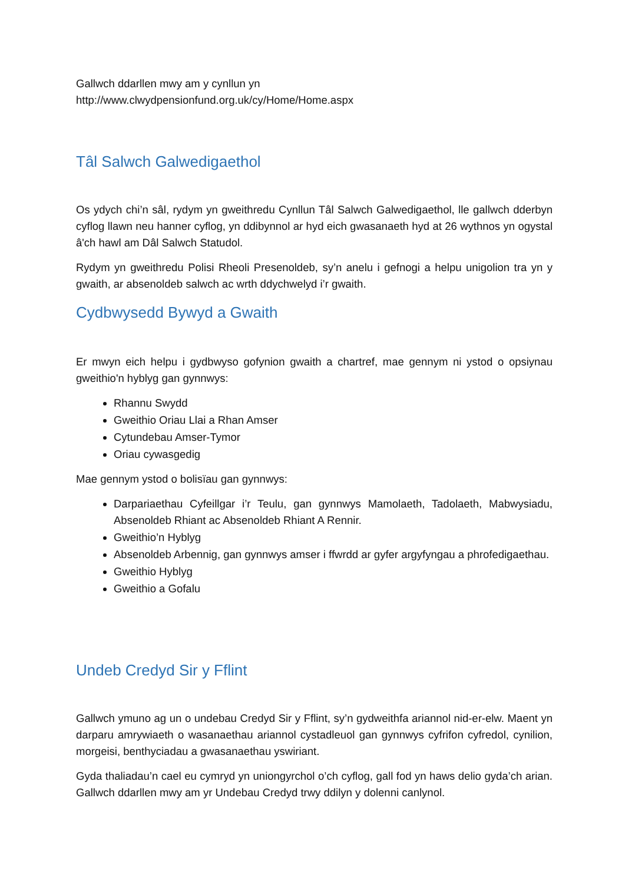Gallwch ddarllen mwy am y cynllun yn
http://www.clwydpensionfund.org.uk/cy/Home/Home.aspx
Tâl Salwch Galwedigaethol
Os ydych chi’n sâl, rydym yn gweithredu Cynllun Tâl Salwch Galwedigaethol, lle gallwch dderbyn cyflog llawn neu hanner cyflog, yn ddibynnol ar hyd eich gwasanaeth hyd at 26 wythnos yn ogystal â'ch hawl am Dâl Salwch Statudol.
Rydym yn gweithredu Polisi Rheoli Presenoldeb, sy’n anelu i gefnogi a helpu unigolion tra yn y gwaith, ar absenoldeb salwch ac wrth ddychwelyd i’r gwaith.
Cydbwysedd Bywyd a Gwaith
Er mwyn eich helpu i gydbwyso gofynion gwaith a chartref, mae gennym ni ystod o opsiynau gweithio'n hyblyg gan gynnwys:
Rhannu Swydd
Gweithio Oriau Llai a Rhan Amser
Cytundebau Amser-Tymor
Oriau cywasgedig
Mae gennym ystod o bolisïau gan gynnwys:
Darpariaethau Cyfeillgar i’r Teulu, gan gynnwys Mamolaeth, Tadolaeth, Mabwysiadu, Absenoldeb Rhiant ac Absenoldeb Rhiant A Rennir.
Gweithio’n Hyblyg
Absenoldeb Arbennig, gan gynnwys amser i ffwrdd ar gyfer argyfyngau a phrofedigaethau.
Gweithio Hyblyg
Gweithio a Gofalu
Undeb Credyd Sir y Fflint
Gallwch ymuno ag un o undebau Credyd Sir y Fflint, sy’n gydweithfa ariannol nid-er-elw. Maent yn darparu amrywiaeth o wasanaethau ariannol cystadleuol gan gynnwys cyfrifon cyfredol, cynilion, morgeisi, benthyciadau a gwasanaethau yswiriant.
Gyda thaliadau’n cael eu cymryd yn uniongyrchol o’ch cyflog, gall fod yn haws delio gyda’ch arian. Gallwch ddarllen mwy am yr Undebau Credyd trwy ddilyn y dolenni canlynol.